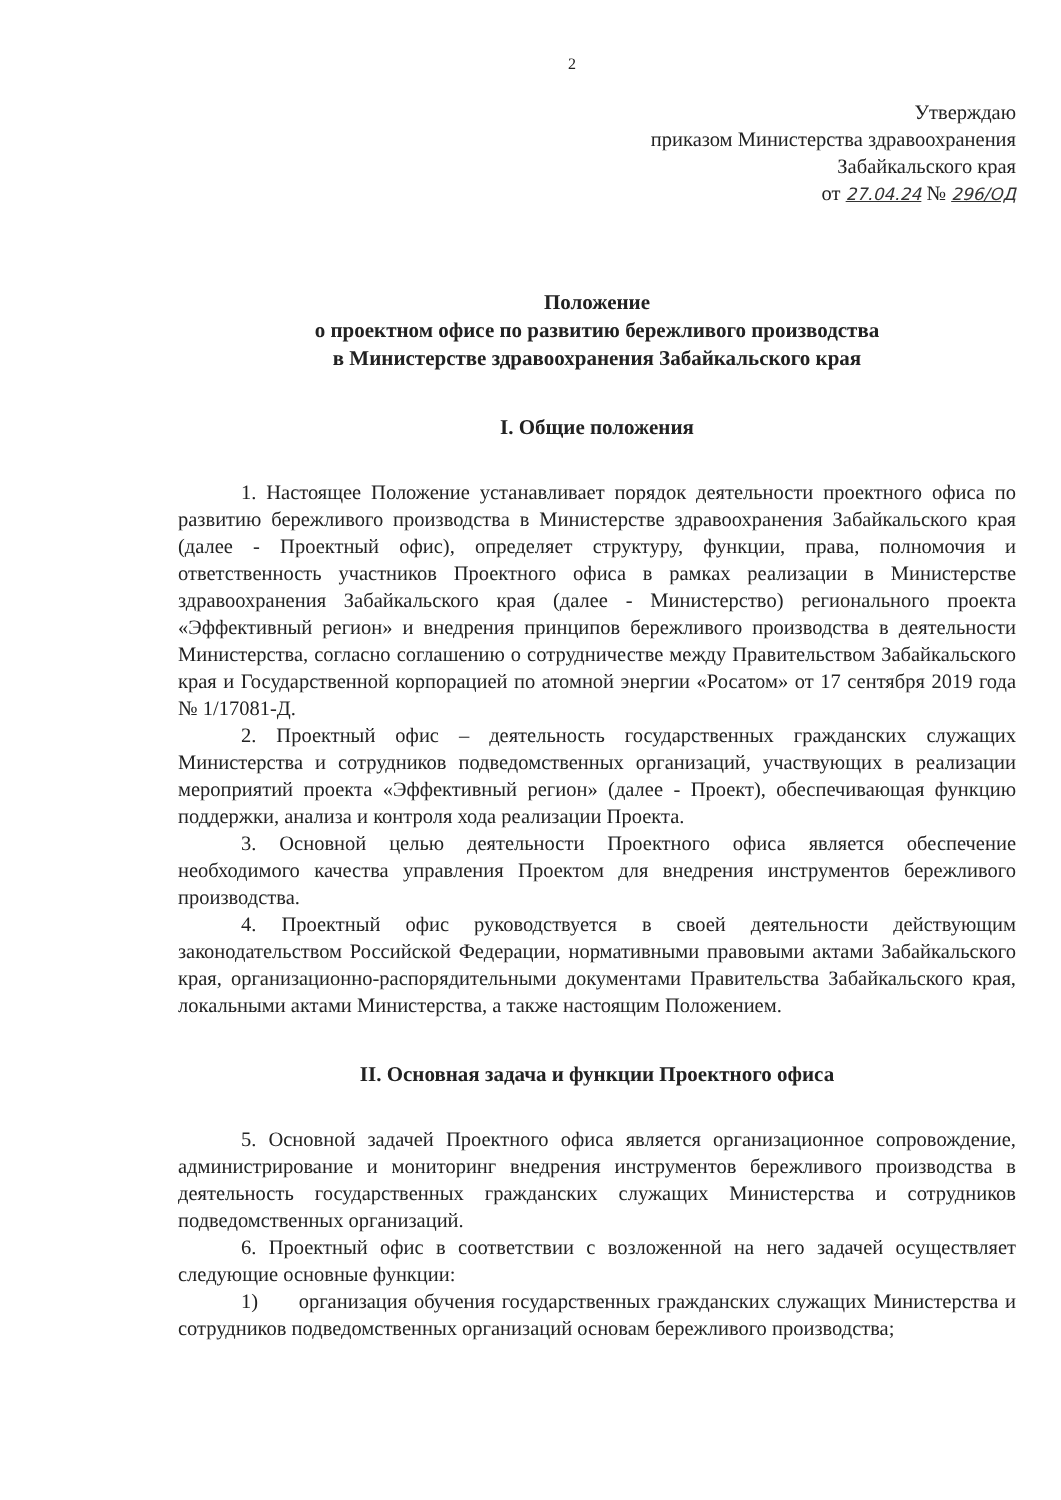2
Утверждаю
приказом Министерства здравоохранения
Забайкальского края
от 27.04.24 № 296/ОД
Положение
о проектном офисе по развитию бережливого производства
в Министерстве здравоохранения Забайкальского края
I. Общие положения
1. Настоящее Положение устанавливает порядок деятельности проектного офиса по развитию бережливого производства в Министерстве здравоохранения Забайкальского края (далее - Проектный офис), определяет структуру, функции, права, полномочия и ответственность участников Проектного офиса в рамках реализации в Министерстве здравоохранения Забайкальского края (далее - Министерство) регионального проекта «Эффективный регион» и внедрения принципов бережливого производства в деятельности Министерства, согласно соглашению о сотрудничестве между Правительством Забайкальского края и Государственной корпорацией по атомной энергии «Росатом» от 17 сентября 2019 года № 1/17081-Д.
2. Проектный офис – деятельность государственных гражданских служащих Министерства и сотрудников подведомственных организаций, участвующих в реализации мероприятий проекта «Эффективный регион» (далее - Проект), обеспечивающая функцию поддержки, анализа и контроля хода реализации Проекта.
3. Основной целью деятельности Проектного офиса является обеспечение необходимого качества управления Проектом для внедрения инструментов бережливого производства.
4. Проектный офис руководствуется в своей деятельности действующим законодательством Российской Федерации, нормативными правовыми актами Забайкальского края, организационно-распорядительными документами Правительства Забайкальского края, локальными актами Министерства, а также настоящим Положением.
II. Основная задача и функции Проектного офиса
5. Основной задачей Проектного офиса является организационное сопровождение, администрирование и мониторинг внедрения инструментов бережливого производства в деятельность государственных гражданских служащих Министерства и сотрудников подведомственных организаций.
6. Проектный офис в соответствии с возложенной на него задачей осуществляет следующие основные функции:
1) организация обучения государственных гражданских служащих Министерства и сотрудников подведомственных организаций основам бережливого производства;